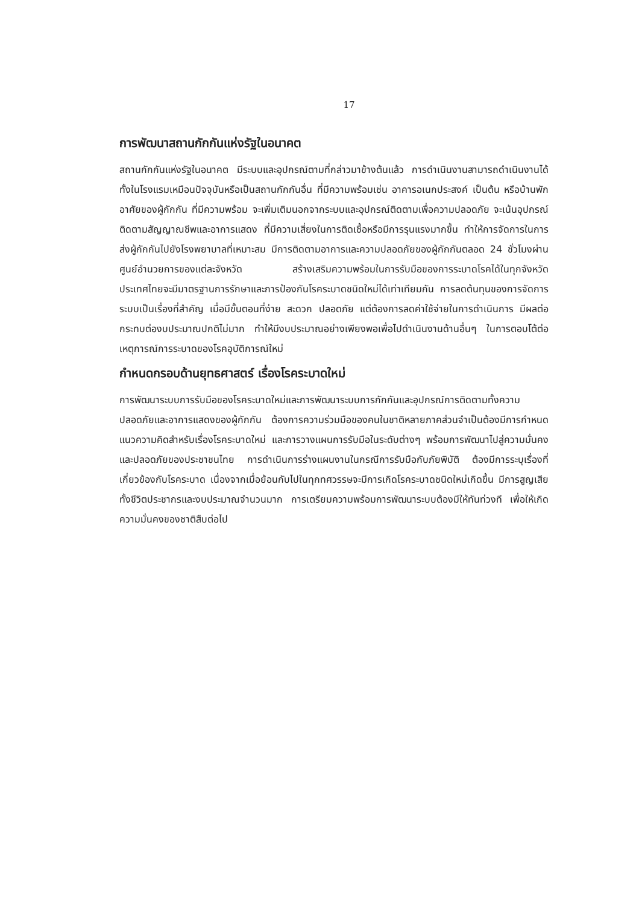17
การพัฒนาสถานกักกันแห่งรัฐในอนาคต
สถานกักกันแห่งรัฐในอนาคต มีระบบและอุปกรณ์ตามที่กล่าวมาข้างต้นแล้ว การดำเนินงานสามารถดำเนินงานได้ทั้งในโรงแรมเหมือนปัจจุบันหรือเป็นสถานกักกันอื่น ที่มีความพร้อมเช่น อาคารอเนกประสงค์ เป็นต้น หรือบ้านพักอาศัยของผู้กักกัน ที่มีความพร้อม จะเพิ่มเติมนอกจากระบบและอุปกรณ์ติดตามเพื่อความปลอดภัย จะเน้นอุปกรณ์ติดตามสัญญาณชีพและอาการแสดง ที่มีความเสี่ยงในการติดเชื้อหรือมีการรุนแรงมากขึ้น ทำให้การจัดการในการส่งผู้กักกันไปยังโรงพยาบาลที่เหมาะสม มีการติดตามอาการและความปลอดภัยของผู้กักกันตลอด 24 ชั่วโมงผ่านศูนย์อำนวยการของแต่ละจังหวัด สร้างเสริมความพร้อมในการรับมือของการระบาดโรคได้ในทุกจังหวัด ประเทศไทยจะมีมาตรฐานการรักษาและการป้องกันโรคระบาดชนิดใหม่ได้เท่าเทียมกัน การลดต้นทุนของการจัดการระบบเป็นเรื่องที่สำคัญ เมื่อมีขั้นตอนที่ง่าย สะดวก ปลอดภัย แต่ต้องการลดค่าใช้จ่ายในการดำเนินการ มีผลต่อกระทบต่องบประมาณปกติไม่มาก ทำให้มีงบประมาณอย่างเพียงพอเพื่อไปดำเนินงานด้านอื่นๆ ในการตอบโต้ต่อเหตุการณ์การระบาดของโรคอุบัติการณ์ใหม่
กำหนดกรอบด้านยุทธศาสตร์ เรื่องโรคระบาดใหม่
การพัฒนาระบบการรับมือของโรคระบาดใหม่และการพัฒนาระบบการกักกันและอุปกรณ์การติดตามทั้งความปลอดภัยและอาการแสดงของผู้กักกัน ต้องการความร่วมมือของคนในชาติหลายภาคส่วนจำเป็นต้องมีการกำหนดแนวความคิดสำหรับเรื่องโรคระบาดใหม่ และการวางแผนการรับมือในระดับต่างๆ พร้อมการพัฒนาไปสู่ความมั่นคงและปลอดภัยของประชาชนไทย การดำเนินการร่างแผนงานในกรณีการรับมือกับภัยพิบัติ ต้องมีการระบุเรื่องที่เกี่ยวข้องกับโรคระบาด เนื่องจากเมื่อย้อนกับไปในทุกทศวรรษจะมีการเกิดโรคระบาดชนิดใหม่เกิดขึ้น มีการสูญเสียทั้งชีวิตประชากรและงบประมาณจำนวนมาก การเตรียมความพร้อมการพัฒนาระบบต้องมีให้ทันท่วงที เพื่อให้เกิดความมั่นคงของชาติสืบต่อไป